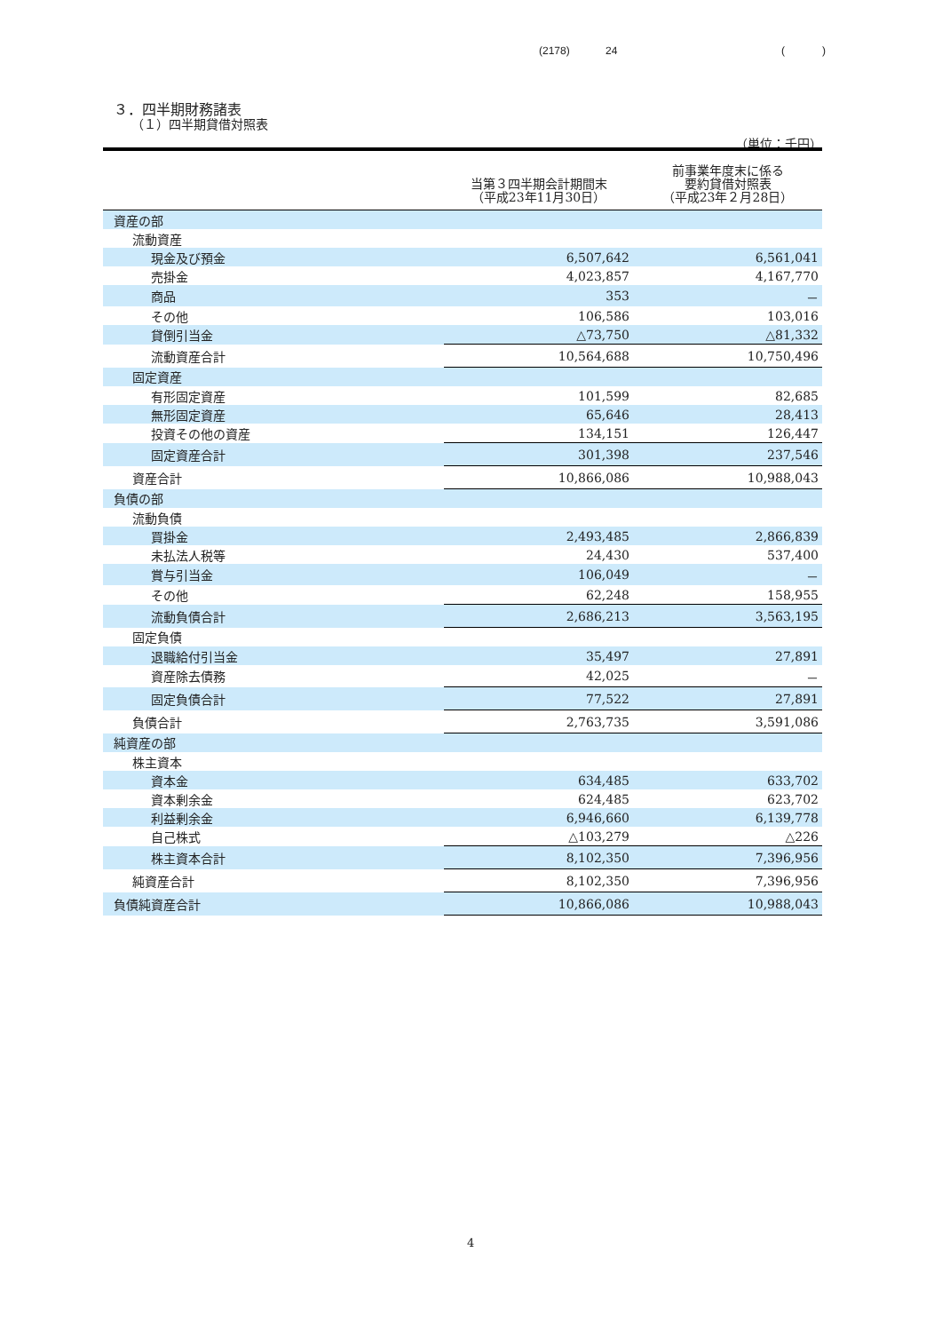(2178) 24 ( )
３．四半期財務諸表
（１）四半期貸借対照表
（単位：千円）
| | 当第３四半期会計期間末 （平成23年11月30日） | 前事業年度末に係る 要約貸借対照表 （平成23年２月28日） |
| --- | --- | --- |
| 資産の部 | | |
| 流動資産 | | |
| 現金及び預金 | 6,507,642 | 6,561,041 |
| 売掛金 | 4,023,857 | 4,167,770 |
| 商品 | 353 | － |
| その他 | 106,586 | 103,016 |
| 貸倒引当金 | △73,750 | △81,332 |
| 流動資産合計 | 10,564,688 | 10,750,496 |
| 固定資産 | | |
| 有形固定資産 | 101,599 | 82,685 |
| 無形固定資産 | 65,646 | 28,413 |
| 投資その他の資産 | 134,151 | 126,447 |
| 固定資産合計 | 301,398 | 237,546 |
| 資産合計 | 10,866,086 | 10,988,043 |
| 負債の部 | | |
| 流動負債 | | |
| 買掛金 | 2,493,485 | 2,866,839 |
| 未払法人税等 | 24,430 | 537,400 |
| 賞与引当金 | 106,049 | － |
| その他 | 62,248 | 158,955 |
| 流動負債合計 | 2,686,213 | 3,563,195 |
| 固定負債 | | |
| 退職給付引当金 | 35,497 | 27,891 |
| 資産除去債務 | 42,025 | － |
| 固定負債合計 | 77,522 | 27,891 |
| 負債合計 | 2,763,735 | 3,591,086 |
| 純資産の部 | | |
| 株主資本 | | |
| 資本金 | 634,485 | 633,702 |
| 資本剰余金 | 624,485 | 623,702 |
| 利益剰余金 | 6,946,660 | 6,139,778 |
| 自己株式 | △103,279 | △226 |
| 株主資本合計 | 8,102,350 | 7,396,956 |
| 純資産合計 | 8,102,350 | 7,396,956 |
| 負債純資産合計 | 10,866,086 | 10,988,043 |
4